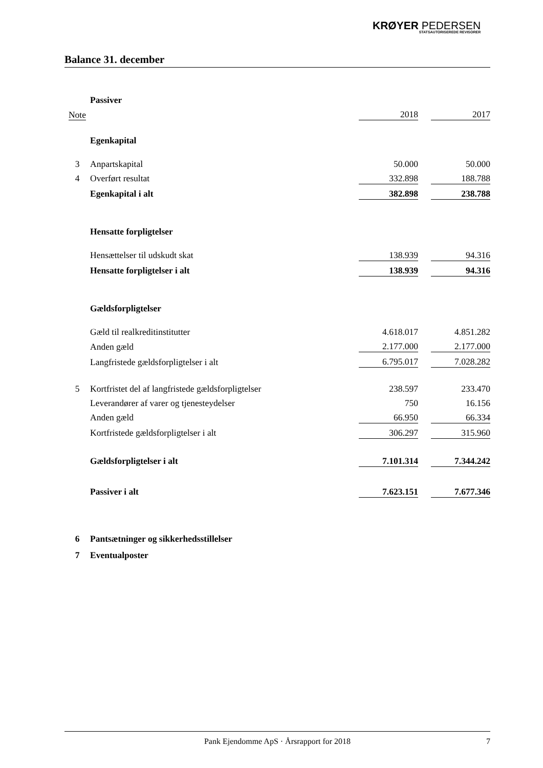KRØYER PEDERSEN
STATSAUTORISEREDE REVISORER
Balance 31. december
| | Passiver | | | |
| Note | | 2018 | | 2017 |
| | Egenkapital | | | |
| 3 | Anpartskapital | 50.000 | | 50.000 |
| 4 | Overført resultat | 332.898 | | 188.788 |
| | Egenkapital i alt | 382.898 | | 238.788 |
| | Hensatte forpligtelser | | | |
| | Hensættelser til udskudt skat | 138.939 | | 94.316 |
| | Hensatte forpligtelser i alt | 138.939 | | 94.316 |
| | Gældsforpligtelser | | | |
| | Gæld til realkreditinstitutter | 4.618.017 | | 4.851.282 |
| | Anden gæld | 2.177.000 | | 2.177.000 |
| | Langfristede gældsforpligtelser i alt | 6.795.017 | | 7.028.282 |
| 5 | Kortfristet del af langfristede gældsforpligtelser | 238.597 | | 233.470 |
| | Leverandører af varer og tjenesteydelser | 750 | | 16.156 |
| | Anden gæld | 66.950 | | 66.334 |
| | Kortfristede gældsforpligtelser i alt | 306.297 | | 315.960 |
| | Gældsforpligtelser i alt | 7.101.314 | | 7.344.242 |
| | Passiver i alt | 7.623.151 | | 7.677.346 |
| 6 | Pantsætninger og sikkerhedsstillelser | | | |
| 7 | Eventualposter | | | |
Pank Ejendomme ApS · Årsrapport for 2018 7